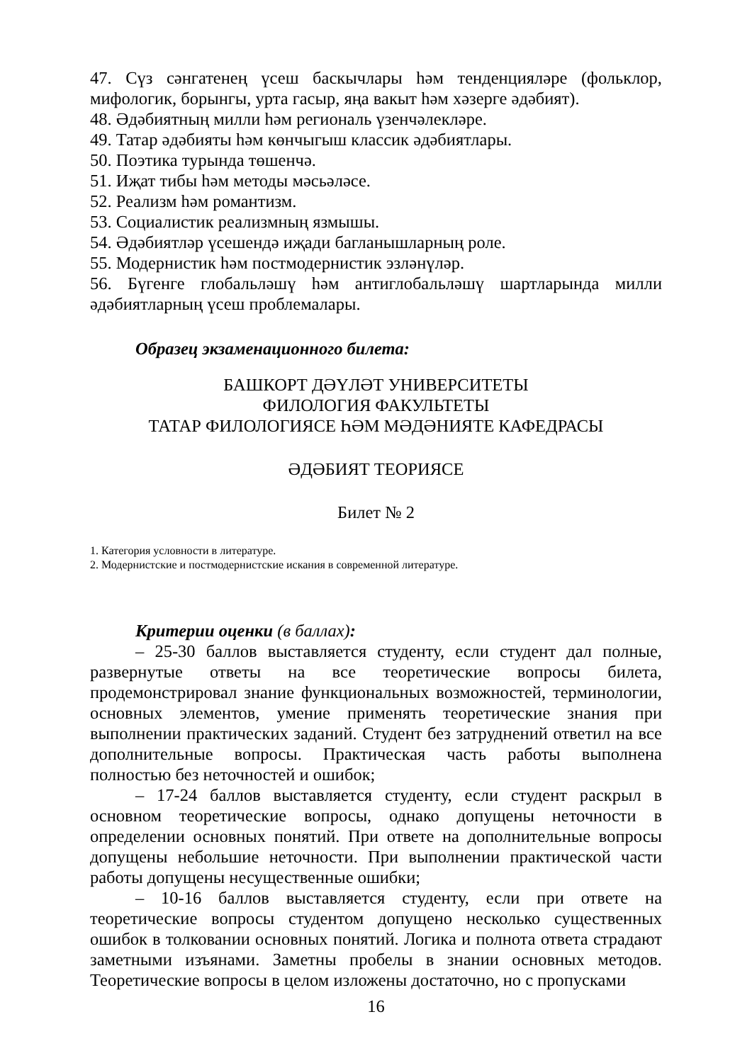47. Сүз сәнгатенең үсеш баскычлары һәм тенденцияләре (фольклор, мифологик, борынгы, урта гасыр, яңа вакыт һәм хәзерге әдәбият).
48. Әдәбиятның милли һәм региональ үзенчәлекләре.
49. Татар әдәбияты һәм көнчыгыш классик әдәбиятлары.
50. Поэтика турында төшенчә.
51. Иҗат тибы һәм методы мәсьәләсе.
52. Реализм һәм романтизм.
53. Социалистик реализмның язмышы.
54. Әдәбиятләр үсешендә иҗади багланышларның роле.
55. Модернистик һәм постмодернистик эзләнүләр.
56. Бүгенге глобальләшү һәм антиглобальләшү шартларында милли әдәбиятларның үсеш проблемалары.
Образец экзаменационного билета:
БАШКОРТ ДӘҮЛӘТ УНИВЕРСИТЕТЫ
ФИЛОЛОГИЯ ФАКУЛЬТЕТЫ
ТАТАР ФИЛОЛОГИЯСЕ ҺӘМ МӘДӘНИЯТЕ КАФЕДРАСЫ
ӘДӘБИЯТ ТЕОРИЯСЕ
Билет № 2
1. Категория условности в литературе.
2. Модернистские и постмодернистские искания в современной литературе.
Критерии оценки (в баллах):
– 25-30 баллов выставляется студенту, если студент дал полные, развернутые ответы на все теоретические вопросы билета, продемонстрировал знание функциональных возможностей, терминологии, основных элементов, умение применять теоретические знания при выполнении практических заданий. Студент без затруднений ответил на все дополнительные вопросы. Практическая часть работы выполнена полностью без неточностей и ошибок;
– 17-24 баллов выставляется студенту, если студент раскрыл в основном теоретические вопросы, однако допущены неточности в определении основных понятий. При ответе на дополнительные вопросы допущены небольшие неточности. При выполнении практической части работы допущены несущественные ошибки;
– 10-16 баллов выставляется студенту, если при ответе на теоретические вопросы студентом допущено несколько существенных ошибок в толковании основных понятий. Логика и полнота ответа страдают заметными изъянами. Заметны пробелы в знании основных методов. Теоретические вопросы в целом изложены достаточно, но с пропусками
16